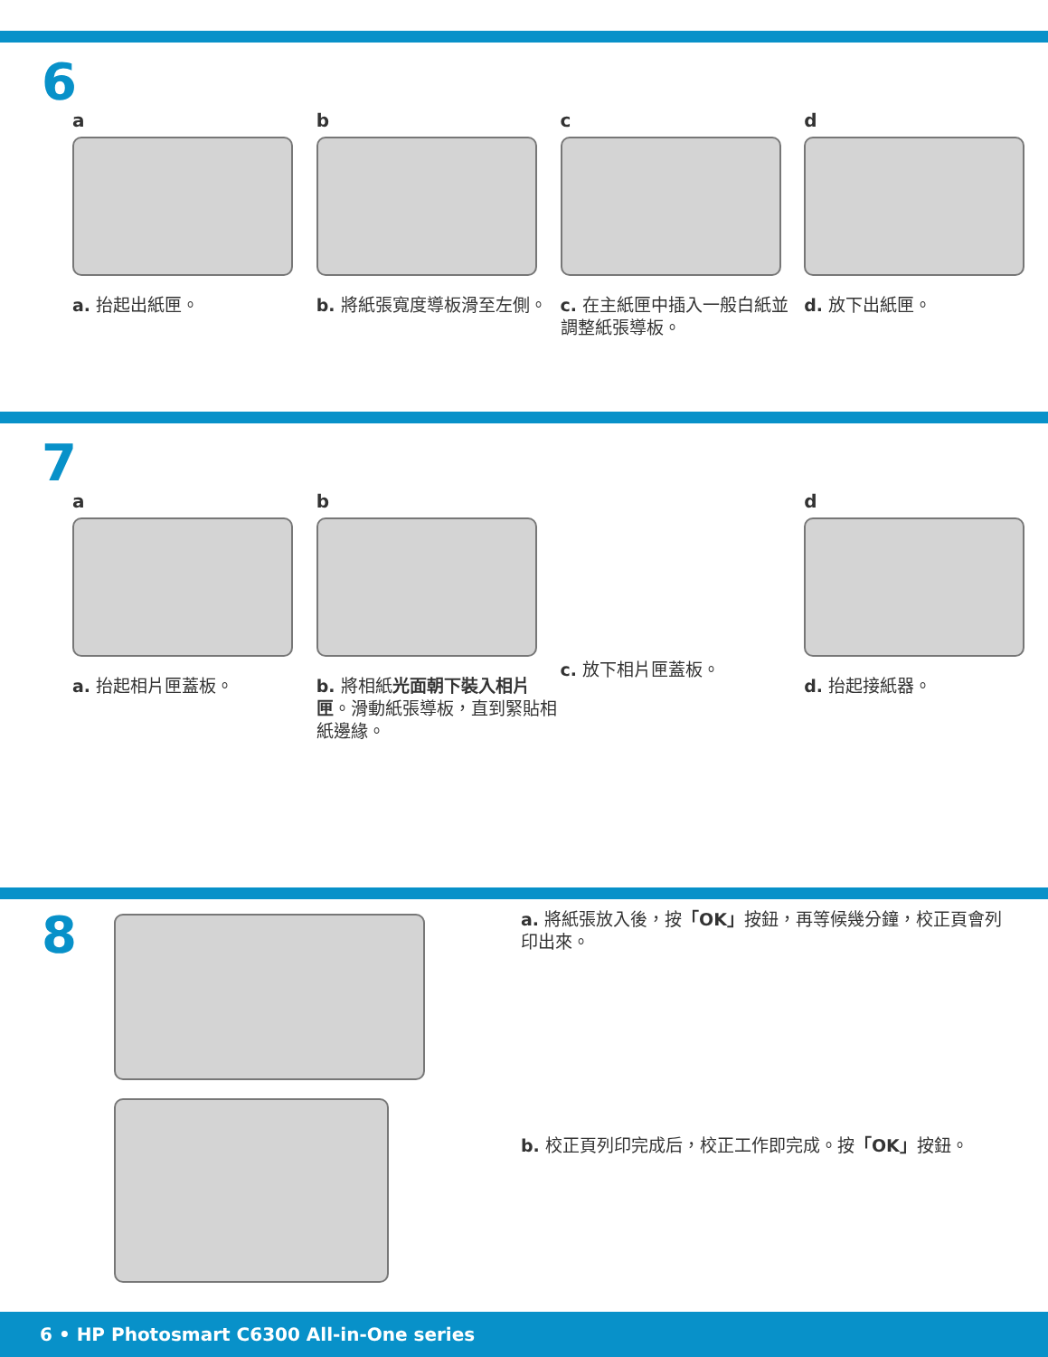6
a
a. 抬起出紙匣。
b
b. 將紙張寬度導板滑至左側。
c
c. 在主紙匣中插入一般白紙並調整紙張導板。
d
d. 放下出紙匣。
7
a
a. 抬起相片匣蓋板。
b
b. 將相紙光面朝下裝入相片匣。滑動紙張導板，直到緊貼相紙邊緣。
c. 放下相片匣蓋板。
d
d. 抬起接紙器。
8
a. 將紙張放入後，按「OK」按鈕，再等候幾分鐘，校正頁會列印出來。
b. 校正頁列印完成后，校正工作即完成。按「OK」按鈕。
6 • HP Photosmart C6300 All-in-One series